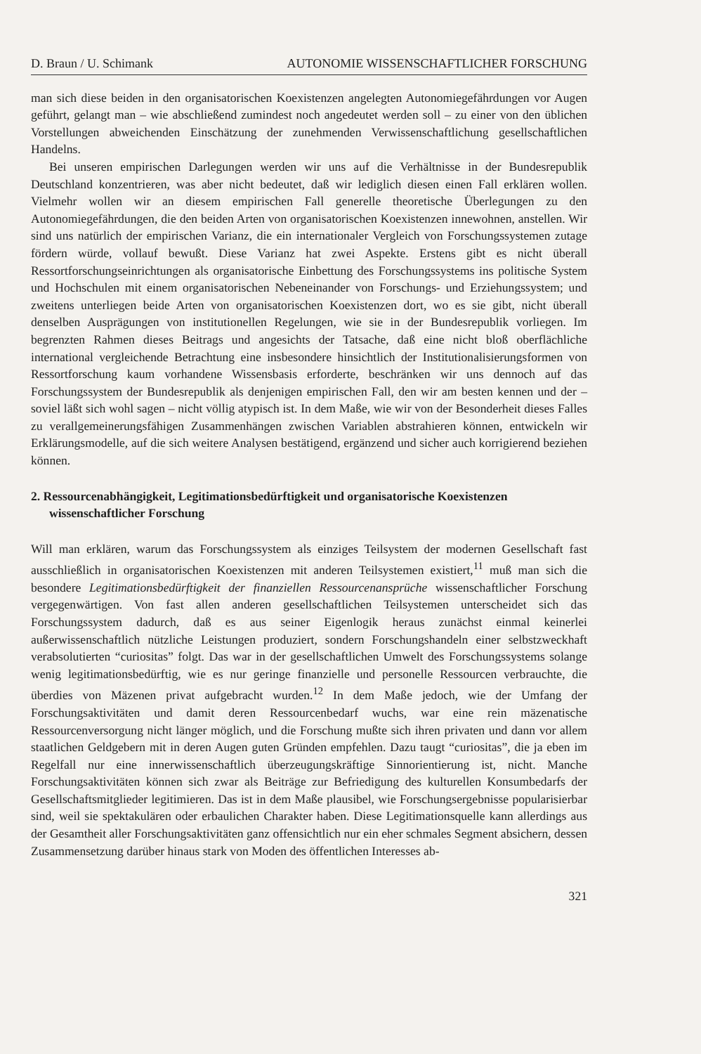D. Braun / U. Schimank AUTONOMIE WISSENSCHAFTLICHER FORSCHUNG
man sich diese beiden in den organisatorischen Koexistenzen angelegten Autonomie­gefährdungen vor Augen geführt, gelangt man – wie abschließend zumindest noch angedeutet werden soll – zu einer von den üblichen Vorstellungen abweichenden Einschätzung der zunehmenden Verwissenschaftlichung gesellschaftlichen Handelns.
Bei unseren empirischen Darlegungen werden wir uns auf die Verhältnisse in der Bundesrepublik Deutschland konzentrieren, was aber nicht bedeutet, daß wir lediglich diesen einen Fall erklären wollen. Vielmehr wollen wir an diesem empirischen Fall generelle theoretische Überlegungen zu den Autonomiegefährdungen, die den beiden Arten von organisatorischen Koexistenzen innewohnen, anstellen. Wir sind uns natürlich der empirischen Varianz, die ein internationaler Vergleich von Forschungssystemen zutage fördern würde, vollauf bewußt. Diese Varianz hat zwei Aspekte. Erstens gibt es nicht überall Ressortforschungseinrichtungen als organisatorische Einbettung des Forschungssystems ins politische System und Hochschulen mit einem organisatorischen Nebeneinander von Forschungs- und Erziehungssystem; und zweitens unterliegen beide Arten von organisatorischen Koexistenzen dort, wo es sie gibt, nicht überall denselben Ausprägungen von institutionellen Regelungen, wie sie in der Bundesrepublik vorliegen. Im begrenzten Rahmen dieses Beitrags und angesichts der Tatsache, daß eine nicht bloß oberflächliche international vergleichende Betrachtung eine insbesondere hinsichtlich der Institutionalisierungsformen von Ressortforschung kaum vorhandene Wissensbasis erforderte, beschränken wir uns dennoch auf das Forschungssystem der Bundesrepublik als denjenigen empirischen Fall, den wir am besten kennen und der – soviel läßt sich wohl sagen – nicht völlig atypisch ist. In dem Maße, wie wir von der Besonderheit dieses Falles zu verallgemeinerungsfähigen Zusammenhängen zwischen Variablen abstrahieren können, entwickeln wir Erklärungsmodelle, auf die sich weitere Analysen bestätigend, ergänzend und sicher auch korrigierend beziehen können.
2. Ressourcenabhängigkeit, Legitimationsbedürftigkeit und organisatorische Koexistenzen wissenschaftlicher Forschung
Will man erklären, warum das Forschungssystem als einziges Teilsystem der modernen Gesellschaft fast ausschließlich in organisatorischen Koexistenzen mit anderen Teilsystemen existiert,<sup>11</sup> muß man sich die besondere Legitimationsbedürftigkeit der finanziellen Ressourcenansprüche wissenschaftlicher Forschung vergegenwärtigen. Von fast allen anderen gesellschaftlichen Teilsystemen unterscheidet sich das Forschungssystem dadurch, daß es aus seiner Eigenlogik heraus zunächst einmal keinerlei außerwissenschaftlich nützliche Leistungen produziert, sondern Forschungshandeln einer selbstzweckhaft verabsolutierten “curiositas” folgt. Das war in der gesellschaftlichen Umwelt des Forschungssystems solange wenig legitimationsbedürftig, wie es nur geringe finanzielle und personelle Ressourcen verbrauchte, die überdies von Mäzenen privat aufgebracht wurden.<sup>12</sup> In dem Maße jedoch, wie der Umfang der Forschungsaktivitäten und damit deren Ressourcenbedarf wuchs, war eine rein mäzenatische Ressourcenversorgung nicht länger möglich, und die Forschung mußte sich ihren privaten und dann vor allem staatlichen Geldgebern mit in deren Augen guten Gründen empfehlen. Dazu taugt “curiositas”, die ja eben im Regelfall nur eine innerwissenschaftlich überzeugungskräftige Sinnorientierung ist, nicht. Manche Forschungsaktivitäten können sich zwar als Beiträge zur Befriedigung des kulturellen Konsumbedarfs der Gesellschaftsmitglieder legitimieren. Das ist in dem Maße plausibel, wie Forschungsergebnisse popularisierbar sind, weil sie spektakulären oder erbaulichen Charakter haben. Diese Legitimationsquelle kann allerdings aus der Gesamtheit aller Forschungsaktivitäten ganz offensichtlich nur ein eher schmales Segment absichern, dessen Zusammensetzung darüber hinaus stark von Moden des öffentlichen Interesses ab-
321